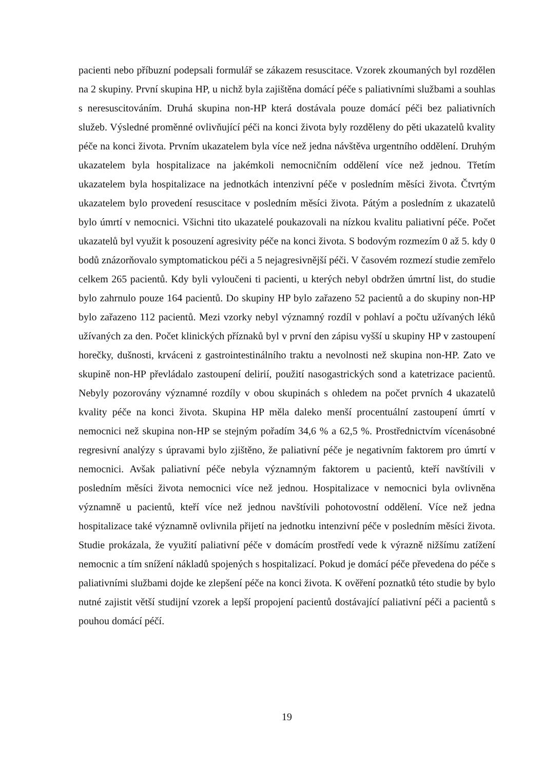pacienti nebo příbuzní podepsali formulář se zákazem resuscitace. Vzorek zkoumaných byl rozdělen na 2 skupiny. První skupina HP, u nichž byla zajištěna domácí péče s paliativními službami a souhlas s neresuscitováním. Druhá skupina non-HP která dostávala pouze domácí péči bez paliativních služeb. Výsledné proměnné ovlivňující péči na konci života byly rozděleny do pěti ukazatelů kvality péče na konci života. Prvním ukazatelem byla více než jedna návštěva urgentního oddělení. Druhým ukazatelem byla hospitalizace na jakémkoli nemocničním oddělení více než jednou. Třetím ukazatelem byla hospitalizace na jednotkách intenzivní péče v posledním měsíci života. Čtvrtým ukazatelem bylo provedení resuscitace v posledním měsíci života. Pátým a posledním z ukazatelů bylo úmrtí v nemocnici. Všichni tito ukazatelé poukazovali na nízkou kvalitu paliativní péče. Počet ukazatelů byl využit k posouzení agresivity péče na konci života. S bodovým rozmezím 0 až 5. kdy 0 bodů znázorňovalo symptomatickou péči a 5 nejagresivnější péči. V časovém rozmezí studie zemřelo celkem 265 pacientů. Kdy byli vyloučeni ti pacienti, u kterých nebyl obdržen úmrtní list, do studie bylo zahrnulo pouze 164 pacientů. Do skupiny HP bylo zařazeno 52 pacientů a do skupiny non-HP bylo zařazeno 112 pacientů. Mezi vzorky nebyl významný rozdíl v pohlaví a počtu užívaných léků užívaných za den. Počet klinických příznaků byl v první den zápisu vyšší u skupiny HP v zastoupení horečky, dušnosti, krváceni z gastrointestinálního traktu a nevolnosti než skupina non-HP. Zato ve skupině non-HP převládalo zastoupení delirií, použití nasogastrických sond a katetrizace pacientů. Nebyly pozorovány významné rozdíly v obou skupinách s ohledem na počet prvních 4 ukazatelů kvality péče na konci života. Skupina HP měla daleko menší procentuální zastoupení úmrtí v nemocnici než skupina non-HP se stejným pořadím 34,6 % a 62,5 %. Prostřednictvím vícenásobné regresivní analýzy s úpravami bylo zjištěno, že paliativní péče je negativním faktorem pro úmrtí v nemocnici. Avšak paliativní péče nebyla významným faktorem u pacientů, kteří navštívili v posledním měsíci života nemocnici více než jednou. Hospitalizace v nemocnici byla ovlivněna významně u pacientů, kteří více než jednou navštívili pohotovostní oddělení. Více než jedna hospitalizace také významně ovlivnila přijetí na jednotku intenzivní péče v posledním měsíci života. Studie prokázala, že využití paliativní péče v domácím prostředí vede k výrazně nižšímu zatížení nemocnic a tím snížení nákladů spojených s hospitalizací. Pokud je domácí péče převedena do péče s paliativními službami dojde ke zlepšení péče na konci života. K ověření poznatků této studie by bylo nutné zajistit větší studijní vzorek a lepší propojení pacientů dostávající paliativní péči a pacientů s pouhou domácí péčí.
19